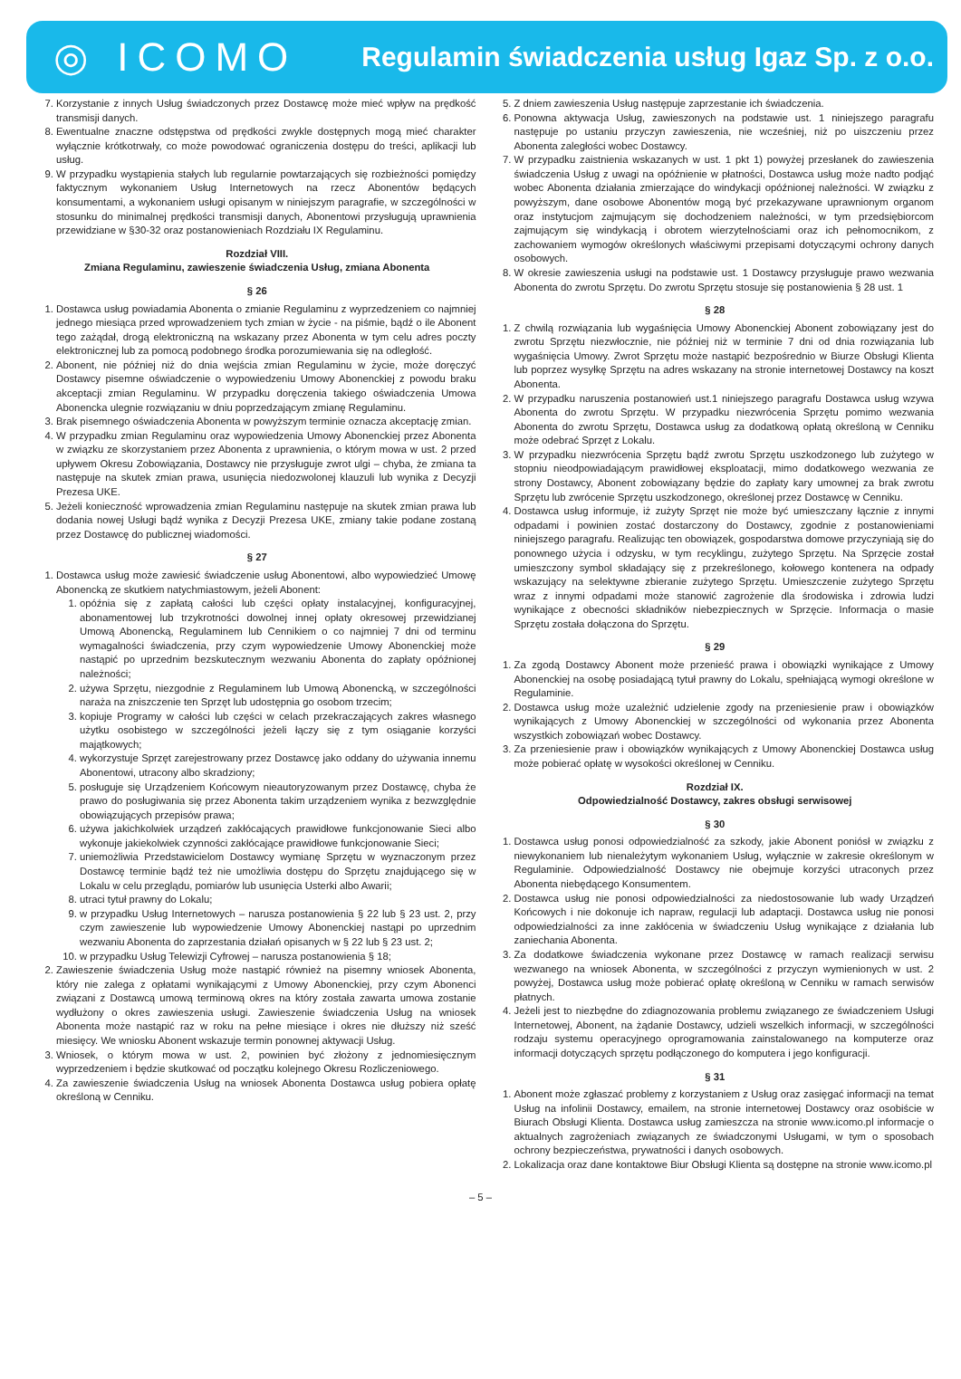◎ ICOMO
Regulamin świadczenia usług Igaz Sp. z o.o.
7. Korzystanie z innych Usług świadczonych przez Dostawcę może mieć wpływ na prędkość transmisji danych.
8. Ewentualne znaczne odstępstwa od prędkości zwykle dostępnych mogą mieć charakter wyłącznie krótkotrwały, co może powodować ograniczenia dostępu do treści, aplikacji lub usług.
9. W przypadku wystąpienia stałych lub regularnie powtarzających się rozbieżności pomiędzy faktycznym wykonaniem Usług Internetowych na rzecz Abonentów będących konsumentami, a wykonaniem usługi opisanym w niniejszym paragrafie, w szczególności w stosunku do minimalnej prędkości transmisji danych, Abonentowi przysługują uprawnienia przewidziane w §30-32 oraz postanowieniach Rozdziału IX Regulaminu.
Rozdział VIII.
Zmiana Regulaminu, zawieszenie świadczenia Usług, zmiana Abonenta
§ 26
1. Dostawca usług powiadamia Abonenta o zmianie Regulaminu z wyprzedzeniem co najmniej jednego miesiąca przed wprowadzeniem tych zmian w życie - na piśmie, bądź o ile Abonent tego zażądał, drogą elektroniczną na wskazany przez Abonenta w tym celu adres poczty elektronicznej lub za pomocą podobnego środka porozumiewania się na odległość.
2. Abonent, nie później niż do dnia wejścia zmian Regulaminu w życie, może doręczyć Dostawcy pisemne oświadczenie o wypowiedzeniu Umowy Abonenckiej z powodu braku akceptacji zmian Regulaminu. W przypadku doręczenia takiego oświadczenia Umowa Abonencka ulegnie rozwiązaniu w dniu poprzedzającym zmianę Regulaminu.
3. Brak pisemnego oświadczenia Abonenta w powyższym terminie oznacza akceptację zmian.
4. W przypadku zmian Regulaminu oraz wypowiedzenia Umowy Abonenckiej przez Abonenta w związku ze skorzystaniem przez Abonenta z uprawnienia, o którym mowa w ust. 2 przed upływem Okresu Zobowiązania, Dostawcy nie przysługuje zwrot ulgi – chyba, że zmiana ta następuje na skutek zmian prawa, usunięcia niedozwolonej klauzuli lub wynika z Decyzji Prezesa UKE.
5. Jeżeli konieczność wprowadzenia zmian Regulaminu następuje na skutek zmian prawa lub dodania nowej Usługi bądź wynika z Decyzji Prezesa UKE, zmiany takie podane zostaną przez Dostawcę do publicznej wiadomości.
§ 27
1. Dostawca usług może zawiesić świadczenie usług Abonentowi, albo wypowiedzieć Umowę Abonencką ze skutkiem natychmiastowym, jeżeli Abonent:
1. opóźnia się z zapłatą całości lub części opłaty instalacyjnej, konfiguracyjnej, abonamentowej lub trzykrotności dowolnej innej opłaty okresowej przewidzianej Umową Abonencką, Regulaminem lub Cennikiem o co najmniej 7 dni od terminu wymagalności świadczenia, przy czym wypowiedzenie Umowy Abonenckiej może nastąpić po uprzednim bezskutecznym wezwaniu Abonenta do zapłaty opóźnionej należności;
2. używa Sprzętu, niezgodnie z Regulaminem lub Umową Abonencką, w szczególności naraża na zniszczenie ten Sprzęt lub udostępnia go osobom trzecim;
3. kopiuje Programy w całości lub części w celach przekraczających zakres własnego użytku osobistego w szczególności jeżeli łączy się z tym osiąganie korzyści majątkowych;
4. wykorzystuje Sprzęt zarejestrowany przez Dostawcę jako oddany do używania innemu Abonentowi, utracony albo skradziony;
5. posługuje się Urządzeniem Końcowym nieautoryzowanym przez Dostawcę, chyba że prawo do posługiwania się przez Abonenta takim urządzeniem wynika z bezwzględnie obowiązujących przepisów prawa;
6. używa jakichkolwiek urządzeń zakłócających prawidłowe funkcjonowanie Sieci albo wykonuje jakiekolwiek czynności zakłócające prawidłowe funkcjonowanie Sieci;
7. uniemożliwia Przedstawicielom Dostawcy wymianę Sprzętu w wyznaczonym przez Dostawcę terminie bądź też nie umożliwia dostępu do Sprzętu znajdującego się w Lokalu w celu przeglądu, pomiarów lub usunięcia Usterki albo Awarii;
8. utraci tytuł prawny do Lokalu;
9. w przypadku Usług Internetowych – narusza postanowienia § 22 lub § 23 ust. 2, przy czym zawieszenie lub wypowiedzenie Umowy Abonenckiej nastąpi po uprzednim wezwaniu Abonenta do zaprzestania działań opisanych w § 22 lub § 23 ust. 2;
10. w przypadku Usług Telewizji Cyfrowej – narusza postanowienia § 18;
2. Zawieszenie świadczenia Usług może nastąpić również na pisemny wniosek Abonenta, który nie zalega z opłatami wynikającymi z Umowy Abonenckiej, przy czym Abonenci związani z Dostawcą umową terminową okres na który została zawarta umowa zostanie wydłużony o okres zawieszenia usługi. Zawieszenie świadczenia Usług na wniosek Abonenta może nastąpić raz w roku na pełne miesiące i okres nie dłuższy niż sześć miesięcy. We wniosku Abonent wskazuje termin ponownej aktywacji Usług.
3. Wniosek, o którym mowa w ust. 2, powinien być złożony z jednomiesięcznym wyprzedzeniem i będzie skutkować od początku kolejnego Okresu Rozliczeniowego.
4. Za zawieszenie świadczenia Usług na wniosek Abonenta Dostawca usług pobiera opłatę określoną w Cenniku.
5. Z dniem zawieszenia Usług następuje zaprzestanie ich świadczenia.
6. Ponowna aktywacja Usług, zawieszonych na podstawie ust. 1 niniejszego paragrafu następuje po ustaniu przyczyn zawieszenia, nie wcześniej, niż po uiszczeniu przez Abonenta zaległości wobec Dostawcy.
7. W przypadku zaistnienia wskazanych w ust. 1 pkt 1) powyżej przesłanek do zawieszenia świadczenia Usług z uwagi na opóźnienie w płatności, Dostawca usług może nadto podjąć wobec Abonenta działania zmierzające do windykacji opóźnionej należności. W związku z powyższym, dane osobowe Abonentów mogą być przekazywane uprawnionym organom oraz instytucjom zajmującym się dochodzeniem należności, w tym przedsiębiorcom zajmującym się windykacją i obrotem wierzytelnościami oraz ich pełnomocnikom, z zachowaniem wymogów określonych właściwymi przepisami dotyczącymi ochrony danych osobowych.
8. W okresie zawieszenia usługi na podstawie ust. 1 Dostawcy przysługuje prawo wezwania Abonenta do zwrotu Sprzętu. Do zwrotu Sprzętu stosuje się postanowienia § 28 ust. 1
§ 28
1. Z chwilą rozwiązania lub wygaśnięcia Umowy Abonenckiej Abonent zobowiązany jest do zwrotu Sprzętu niezwłocznie, nie później niż w terminie 7 dni od dnia rozwiązania lub wygaśnięcia Umowy. Zwrot Sprzętu może nastąpić bezpośrednio w Biurze Obsługi Klienta lub poprzez wysyłkę Sprzętu na adres wskazany na stronie internetowej Dostawcy na koszt Abonenta.
2. W przypadku naruszenia postanowień ust.1 niniejszego paragrafu Dostawca usług wzywa Abonenta do zwrotu Sprzętu. W przypadku niezwrócenia Sprzętu pomimo wezwania Abonenta do zwrotu Sprzętu, Dostawca usług za dodatkową opłatą określoną w Cenniku może odebrać Sprzęt z Lokalu.
3. W przypadku niezwrócenia Sprzętu bądź zwrotu Sprzętu uszkodzonego lub zużytego w stopniu nieodpowiadającym prawidłowej eksploatacji, mimo dodatkowego wezwania ze strony Dostawcy, Abonent zobowiązany będzie do zapłaty kary umownej za brak zwrotu Sprzętu lub zwrócenie Sprzętu uszkodzonego, określonej przez Dostawcę w Cenniku.
4. Dostawca usług informuje, iż zużyty Sprzęt nie może być umieszczany łącznie z innymi odpadami i powinien zostać dostarczony do Dostawcy, zgodnie z postanowieniami niniejszego paragrafu. Realizując ten obowiązek, gospodarstwa domowe przyczyniają się do ponownego użycia i odzysku, w tym recyklingu, zużytego Sprzętu. Na Sprzęcie został umieszczony symbol składający się z przekreślonego, kołowego kontenera na odpady wskazujący na selektywne zbieranie zużytego Sprzętu. Umieszczenie zużytego Sprzętu wraz z innymi odpadami może stanowić zagrożenie dla środowiska i zdrowia ludzi wynikające z obecności składników niebezpiecznych w Sprzęcie. Informacja o masie Sprzętu została dołączona do Sprzętu.
§ 29
1. Za zgodą Dostawcy Abonent może przenieść prawa i obowiązki wynikające z Umowy Abonenckiej na osobę posiadającą tytuł prawny do Lokalu, spełniającą wymogi określone w Regulaminie.
2. Dostawca usług może uzależnić udzielenie zgody na przeniesienie praw i obowiązków wynikających z Umowy Abonenckiej w szczególności od wykonania przez Abonenta wszystkich zobowiązań wobec Dostawcy.
3. Za przeniesienie praw i obowiązków wynikających z Umowy Abonenckiej Dostawca usług może pobierać opłatę w wysokości określonej w Cenniku.
Rozdział IX.
Odpowiedzialność Dostawcy, zakres obsługi serwisowej
§ 30
1. Dostawca usług ponosi odpowiedzialność za szkody, jakie Abonent poniósł w związku z niewykonaniem lub nienależytym wykonaniem Usług, wyłącznie w zakresie określonym w Regulaminie. Odpowiedzialność Dostawcy nie obejmuje korzyści utraconych przez Abonenta niebędącego Konsumentem.
2. Dostawca usług nie ponosi odpowiedzialności za niedostosowanie lub wady Urządzeń Końcowych i nie dokonuje ich napraw, regulacji lub adaptacji. Dostawca usług nie ponosi odpowiedzialności za inne zakłócenia w świadczeniu Usług wynikające z działania lub zaniechania Abonenta.
3. Za dodatkowe świadczenia wykonane przez Dostawcę w ramach realizacji serwisu wezwanego na wniosek Abonenta, w szczególności z przyczyn wymienionych w ust. 2 powyżej, Dostawca usług może pobierać opłatę określoną w Cenniku w ramach serwisów płatnych.
4. Jeżeli jest to niezbędne do zdiagnozowania problemu związanego ze świadczeniem Usługi Internetowej, Abonent, na żądanie Dostawcy, udzieli wszelkich informacji, w szczególności rodzaju systemu operacyjnego oprogramowania zainstalowanego na komputerze oraz informacji dotyczących sprzętu podłączonego do komputera i jego konfiguracji.
§ 31
1. Abonent może zgłaszać problemy z korzystaniem z Usług oraz zasięgać informacji na temat Usług na infolinii Dostawcy, emailem, na stronie internetowej Dostawcy oraz osobiście w Biurach Obsługi Klienta. Dostawca usług zamieszcza na stronie www.icomo.pl informacje o aktualnych zagrożeniach związanych ze świadczonymi Usługami, w tym o sposobach ochrony bezpieczeństwa, prywatności i danych osobowych.
2. Lokalizacja oraz dane kontaktowe Biur Obsługi Klienta są dostępne na stronie www.icomo.pl
– 5 –